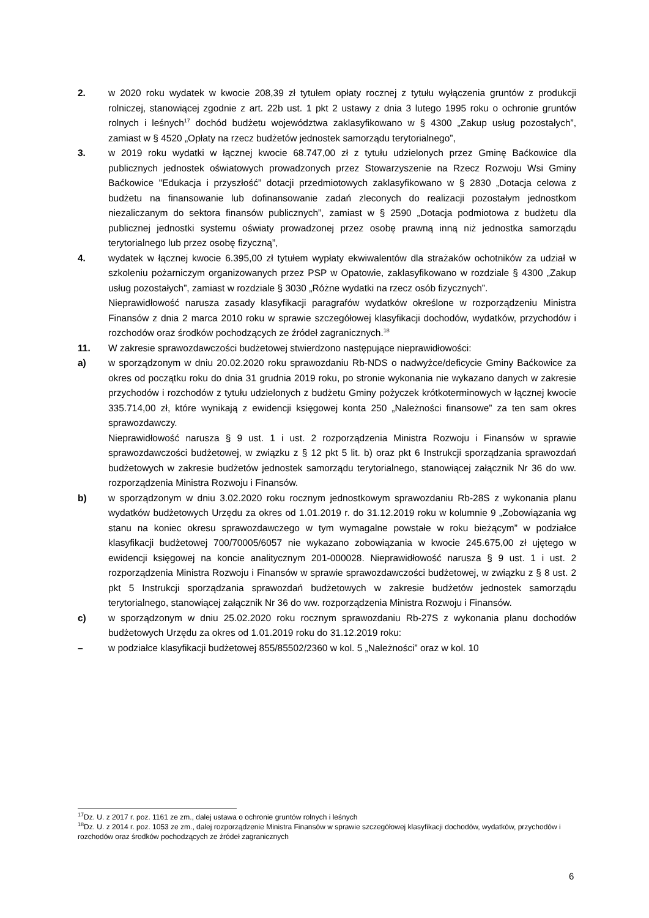2. w 2020 roku wydatek w kwocie 208,39 zł tytułem opłaty rocznej z tytułu wyłączenia gruntów z produkcji rolniczej, stanowiącej zgodnie z art. 22b ust. 1 pkt 2 ustawy z dnia 3 lutego 1995 roku o ochronie gruntów rolnych i leśnych<sup>17</sup> dochód budżetu województwa zaklasyfikowano w § 4300 „Zakup usług pozostałych”, zamiast w § 4520 „Opłaty na rzecz budżetów jednostek samorządu terytorialnego”,
3. w 2019 roku wydatki w łącznej kwocie 68.747,00 zł z tytułu udzielonych przez Gminę Baćkowice dla publicznych jednostek oświatowych prowadzonych przez Stowarzyszenie na Rzecz Rozwoju Wsi Gminy Baćkowice "Edukacja i przyszłość” dotacji przedmiotowych zaklasyfikowano w § 2830 „Dotacja celowa z budżetu na finansowanie lub dofinansowanie zadań zleconych do realizacji pozostałym jednostkom niezaliczanym do sektora finansów publicznych”, zamiast w § 2590 „Dotacja podmiotowa z budżetu dla publicznej jednostki systemu oświaty prowadzonej przez osobę prawną inną niż jednostka samorządu terytorialnego lub przez osobę fizyczną”,
4. wydatek w łącznej kwocie 6.395,00 zł tytułem wypłaty ekwiwalentów dla strażaków ochotników za udział w szkoleniu pożarniczym organizowanych przez PSP w Opatowie, zaklasyfikowano w rozdziale § 4300 „Zakup usług pozostałych”, zamiast w rozdziale § 3030 „Różne wydatki na rzecz osób fizycznych”.
Nieprawidłowość narusza zasady klasyfikacji paragrafów wydatków określone w rozporządzeniu Ministra Finansów z dnia 2 marca 2010 roku w sprawie szczegółowej klasyfikacji dochodów, wydatków, przychodów i rozchodów oraz środków pochodzących ze źródeł zagranicznych.<sup>18</sup>
11. W zakresie sprawozdawczości budżetowej stwierdzono następujące nieprawidłowości:
a) w sporządzonym w dniu 20.02.2020 roku sprawozdaniu Rb-NDS o nadwyżce/deficycie Gminy Baćkowice za okres od początku roku do dnia 31 grudnia 2019 roku, po stronie wykonania nie wykazano danych w zakresie przychodów i rozchodów z tytułu udzielonych z budżetu Gminy pożyczek krótkoterminowych w łącznej kwocie 335.714,00 zł, które wynikają z ewidencji księgowej konta 250 „Należności finansowe” za ten sam okres sprawozdawczy.
Nieprawidłowość narusza § 9 ust. 1 i ust. 2 rozporządzenia Ministra Rozwoju i Finansów w sprawie sprawozdawczości budżetowej, w związku z § 12 pkt 5 lit. b) oraz pkt 6 Instrukcji sporządzania sprawozdań budżetowych w zakresie budżetów jednostek samorządu terytorialnego, stanowiącej załącznik Nr 36 do ww. rozporządzenia Ministra Rozwoju i Finansów.
b) w sporządzonym w dniu 3.02.2020 roku rocznym jednostkowym sprawozdaniu Rb-28S z wykonania planu wydatków budżetowych Urzędu za okres od 1.01.2019 r. do 31.12.2019 roku w kolumnie 9 „Zobowiązania wg stanu na koniec okresu sprawozdawczego w tym wymagalne powstałe w roku bieżącym” w podziałce klasyfikacji budżetowej 700/70005/6057 nie wykazano zobowiązania w kwocie 245.675,00 zł ujętego w ewidencji księgowej na koncie analitycznym 201-000028. Nieprawidłowość narusza § 9 ust. 1 i ust. 2 rozporządzenia Ministra Rozwoju i Finansów w sprawie sprawozdawczości budżetowej, w związku z § 8 ust. 2 pkt 5 Instrukcji sporządzania sprawozdań budżetowych w zakresie budżetów jednostek samorządu terytorialnego, stanowiącej załącznik Nr 36 do ww. rozporządzenia Ministra Rozwoju i Finansów.
c) w sporządzonym w dniu 25.02.2020 roku rocznym sprawozdaniu Rb-27S z wykonania planu dochodów budżetowych Urzędu za okres od 1.01.2019 roku do 31.12.2019 roku:
– w podziałce klasyfikacji budżetowej 855/85502/2360 w kol. 5 „Należności” oraz w kol. 10
<sup>17</sup> Dz. U. z 2017 r. poz. 1161 ze zm., dalej ustawa o ochronie gruntów rolnych i leśnych
<sup>18</sup> Dz. U. z 2014 r. poz. 1053 ze zm., dalej rozporządzenie Ministra Finansów w sprawie szczegółowej klasyfikacji dochodów, wydatków, przychodów i rozchodów oraz środków pochodzących ze źródeł zagranicznych
6